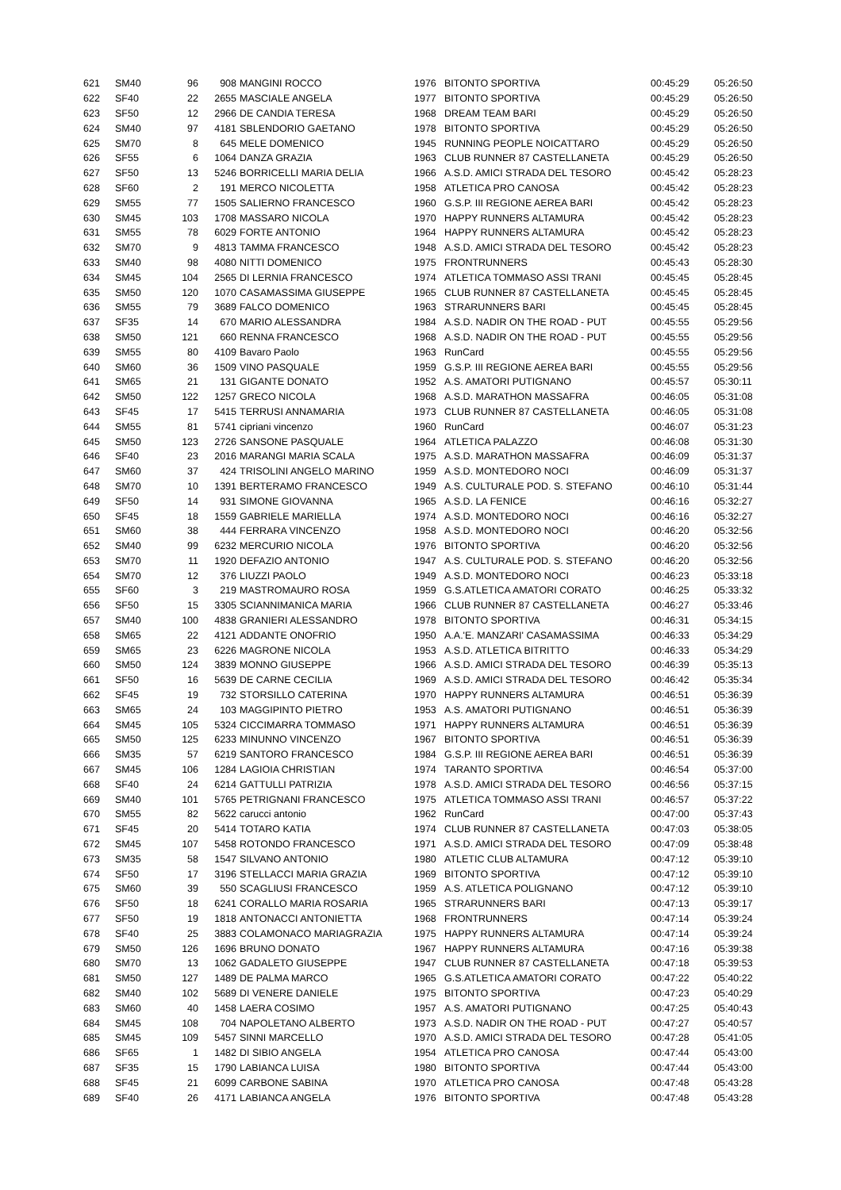| 621 | SM40 | 96 | 908 | MANGINI ROCCO | 1976 | BITONTO SPORTIVA | 00:45:29 | 05:26:50 |
| 622 | SF40 | 22 | 2655 | MASCIALE ANGELA | 1977 | BITONTO SPORTIVA | 00:45:29 | 05:26:50 |
| 623 | SF50 | 12 | 2966 | DE CANDIA TERESA | 1968 | DREAM TEAM BARI | 00:45:29 | 05:26:50 |
| 624 | SM40 | 97 | 4181 | SBLENDORIO GAETANO | 1978 | BITONTO SPORTIVA | 00:45:29 | 05:26:50 |
| 625 | SM70 | 8 | 645 | MELE DOMENICO | 1945 | RUNNING PEOPLE NOICATTARO | 00:45:29 | 05:26:50 |
| 626 | SF55 | 6 | 1064 | DANZA GRAZIA | 1963 | CLUB RUNNER 87 CASTELLANETA | 00:45:29 | 05:26:50 |
| 627 | SF50 | 13 | 5246 | BORRICELLI MARIA DELIA | 1966 | A.S.D. AMICI STRADA DEL TESORO | 00:45:42 | 05:28:23 |
| 628 | SF60 | 2 | 191 | MERCO NICOLETTA | 1958 | ATLETICA PRO CANOSA | 00:45:42 | 05:28:23 |
| 629 | SM55 | 77 | 1505 | SALIERNO FRANCESCO | 1960 | G.S.P. III REGIONE AEREA BARI | 00:45:42 | 05:28:23 |
| 630 | SM45 | 103 | 1708 | MASSARO NICOLA | 1970 | HAPPY RUNNERS ALTAMURA | 00:45:42 | 05:28:23 |
| 631 | SM55 | 78 | 6029 | FORTE ANTONIO | 1964 | HAPPY RUNNERS ALTAMURA | 00:45:42 | 05:28:23 |
| 632 | SM70 | 9 | 4813 | TAMMA FRANCESCO | 1948 | A.S.D. AMICI STRADA DEL TESORO | 00:45:42 | 05:28:23 |
| 633 | SM40 | 98 | 4080 | NITTI DOMENICO | 1975 | FRONTRUNNERS | 00:45:43 | 05:28:30 |
| 634 | SM45 | 104 | 2565 | DI LERNIA FRANCESCO | 1974 | ATLETICA TOMMASO ASSI TRANI | 00:45:45 | 05:28:45 |
| 635 | SM50 | 120 | 1070 | CASAMASSIMA GIUSEPPE | 1965 | CLUB RUNNER 87 CASTELLANETA | 00:45:45 | 05:28:45 |
| 636 | SM55 | 79 | 3689 | FALCO DOMENICO | 1963 | STRARUNNERS BARI | 00:45:45 | 05:28:45 |
| 637 | SF35 | 14 | 670 | MARIO ALESSANDRA | 1984 | A.S.D. NADIR ON THE ROAD - PUT | 00:45:55 | 05:29:56 |
| 638 | SM50 | 121 | 660 | RENNA FRANCESCO | 1968 | A.S.D. NADIR ON THE ROAD - PUT | 00:45:55 | 05:29:56 |
| 639 | SM55 | 80 | 4109 | Bavaro Paolo | 1963 | RunCard | 00:45:55 | 05:29:56 |
| 640 | SM60 | 36 | 1509 | VINO PASQUALE | 1959 | G.S.P. III REGIONE AEREA BARI | 00:45:55 | 05:29:56 |
| 641 | SM65 | 21 | 131 | GIGANTE DONATO | 1952 | A.S. AMATORI PUTIGNANO | 00:45:57 | 05:30:11 |
| 642 | SM50 | 122 | 1257 | GRECO NICOLA | 1968 | A.S.D. MARATHON MASSAFRA | 00:46:05 | 05:31:08 |
| 643 | SF45 | 17 | 5415 | TERRUSI ANNAMARIA | 1973 | CLUB RUNNER 87 CASTELLANETA | 00:46:05 | 05:31:08 |
| 644 | SM55 | 81 | 5741 | cipriani vincenzo | 1960 | RunCard | 00:46:07 | 05:31:23 |
| 645 | SM50 | 123 | 2726 | SANSONE PASQUALE | 1964 | ATLETICA PALAZZO | 00:46:08 | 05:31:30 |
| 646 | SF40 | 23 | 2016 | MARANGI MARIA SCALA | 1975 | A.S.D. MARATHON MASSAFRA | 00:46:09 | 05:31:37 |
| 647 | SM60 | 37 | 424 | TRISOLINI ANGELO MARINO | 1959 | A.S.D. MONTEDORO NOCI | 00:46:09 | 05:31:37 |
| 648 | SM70 | 10 | 1391 | BERTERAMO FRANCESCO | 1949 | A.S. CULTURALE POD. S. STEFANO | 00:46:10 | 05:31:44 |
| 649 | SF50 | 14 | 931 | SIMONE GIOVANNA | 1965 | A.S.D. LA FENICE | 00:46:16 | 05:32:27 |
| 650 | SF45 | 18 | 1559 | GABRIELE MARIELLA | 1974 | A.S.D. MONTEDORO NOCI | 00:46:16 | 05:32:27 |
| 651 | SM60 | 38 | 444 | FERRARA VINCENZO | 1958 | A.S.D. MONTEDORO NOCI | 00:46:20 | 05:32:56 |
| 652 | SM40 | 99 | 6232 | MERCURIO NICOLA | 1976 | BITONTO SPORTIVA | 00:46:20 | 05:32:56 |
| 653 | SM70 | 11 | 1920 | DEFAZIO ANTONIO | 1947 | A.S. CULTURALE POD. S. STEFANO | 00:46:20 | 05:32:56 |
| 654 | SM70 | 12 | 376 | LIUZZI PAOLO | 1949 | A.S.D. MONTEDORO NOCI | 00:46:23 | 05:33:18 |
| 655 | SF60 | 3 | 219 | MASTROMAURO ROSA | 1959 | G.S.ATLETICA AMATORI CORATO | 00:46:25 | 05:33:32 |
| 656 | SF50 | 15 | 3305 | SCIANNIMANICA MARIA | 1966 | CLUB RUNNER 87 CASTELLANETA | 00:46:27 | 05:33:46 |
| 657 | SM40 | 100 | 4838 | GRANIERI ALESSANDRO | 1978 | BITONTO SPORTIVA | 00:46:31 | 05:34:15 |
| 658 | SM65 | 22 | 4121 | ADDANTE ONOFRIO | 1950 | A.A.'E. MANZARI' CASAMASSIMA | 00:46:33 | 05:34:29 |
| 659 | SM65 | 23 | 6226 | MAGRONE NICOLA | 1953 | A.S.D. ATLETICA BITRITTO | 00:46:33 | 05:34:29 |
| 660 | SM50 | 124 | 3839 | MONNO GIUSEPPE | 1966 | A.S.D. AMICI STRADA DEL TESORO | 00:46:39 | 05:35:13 |
| 661 | SF50 | 16 | 5639 | DE CARNE CECILIA | 1969 | A.S.D. AMICI STRADA DEL TESORO | 00:46:42 | 05:35:34 |
| 662 | SF45 | 19 | 732 | STORSILLO CATERINA | 1970 | HAPPY RUNNERS ALTAMURA | 00:46:51 | 05:36:39 |
| 663 | SM65 | 24 | 103 | MAGGIPINTO PIETRO | 1953 | A.S. AMATORI PUTIGNANO | 00:46:51 | 05:36:39 |
| 664 | SM45 | 105 | 5324 | CICCIMARRA TOMMASO | 1971 | HAPPY RUNNERS ALTAMURA | 00:46:51 | 05:36:39 |
| 665 | SM50 | 125 | 6233 | MINUNNO VINCENZO | 1967 | BITONTO SPORTIVA | 00:46:51 | 05:36:39 |
| 666 | SM35 | 57 | 6219 | SANTORO FRANCESCO | 1984 | G.S.P. III REGIONE AEREA BARI | 00:46:51 | 05:36:39 |
| 667 | SM45 | 106 | 1284 | LAGIOIA CHRISTIAN | 1974 | TARANTO SPORTIVA | 00:46:54 | 05:37:00 |
| 668 | SF40 | 24 | 6214 | GATTULLI PATRIZIA | 1978 | A.S.D. AMICI STRADA DEL TESORO | 00:46:56 | 05:37:15 |
| 669 | SM40 | 101 | 5765 | PETRIGNANI FRANCESCO | 1975 | ATLETICA TOMMASO ASSI TRANI | 00:46:57 | 05:37:22 |
| 670 | SM55 | 82 | 5622 | carucci antonio | 1962 | RunCard | 00:47:00 | 05:37:43 |
| 671 | SF45 | 20 | 5414 | TOTARO KATIA | 1974 | CLUB RUNNER 87 CASTELLANETA | 00:47:03 | 05:38:05 |
| 672 | SM45 | 107 | 5458 | ROTONDO FRANCESCO | 1971 | A.S.D. AMICI STRADA DEL TESORO | 00:47:09 | 05:38:48 |
| 673 | SM35 | 58 | 1547 | SILVANO ANTONIO | 1980 | ATLETIC CLUB ALTAMURA | 00:47:12 | 05:39:10 |
| 674 | SF50 | 17 | 3196 | STELLACCI MARIA GRAZIA | 1969 | BITONTO SPORTIVA | 00:47:12 | 05:39:10 |
| 675 | SM60 | 39 | 550 | SCAGLIUSI FRANCESCO | 1959 | A.S. ATLETICA POLIGNANO | 00:47:12 | 05:39:10 |
| 676 | SF50 | 18 | 6241 | CORALLO MARIA ROSARIA | 1965 | STRARUNNERS BARI | 00:47:13 | 05:39:17 |
| 677 | SF50 | 19 | 1818 | ANTONACCI ANTONIETTA | 1968 | FRONTRUNNERS | 00:47:14 | 05:39:24 |
| 678 | SF40 | 25 | 3883 | COLAMONACO MARIAGRAZIA | 1975 | HAPPY RUNNERS ALTAMURA | 00:47:14 | 05:39:24 |
| 679 | SM50 | 126 | 1696 | BRUNO DONATO | 1967 | HAPPY RUNNERS ALTAMURA | 00:47:16 | 05:39:38 |
| 680 | SM70 | 13 | 1062 | GADALETO GIUSEPPE | 1947 | CLUB RUNNER 87 CASTELLANETA | 00:47:18 | 05:39:53 |
| 681 | SM50 | 127 | 1489 | DE PALMA MARCO | 1965 | G.S.ATLETICA AMATORI CORATO | 00:47:22 | 05:40:22 |
| 682 | SM40 | 102 | 5689 | DI VENERE DANIELE | 1975 | BITONTO SPORTIVA | 00:47:23 | 05:40:29 |
| 683 | SM60 | 40 | 1458 | LAERA COSIMO | 1957 | A.S. AMATORI PUTIGNANO | 00:47:25 | 05:40:43 |
| 684 | SM45 | 108 | 704 | NAPOLETANO ALBERTO | 1973 | A.S.D. NADIR ON THE ROAD - PUT | 00:47:27 | 05:40:57 |
| 685 | SM45 | 109 | 5457 | SINNI MARCELLO | 1970 | A.S.D. AMICI STRADA DEL TESORO | 00:47:28 | 05:41:05 |
| 686 | SF65 | 1 | 1482 | DI SIBIO ANGELA | 1954 | ATLETICA PRO CANOSA | 00:47:44 | 05:43:00 |
| 687 | SF35 | 15 | 1790 | LABIANCA LUISA | 1980 | BITONTO SPORTIVA | 00:47:44 | 05:43:00 |
| 688 | SF45 | 21 | 6099 | CARBONE SABINA | 1970 | ATLETICA PRO CANOSA | 00:47:48 | 05:43:28 |
| 689 | SF40 | 26 | 4171 | LABIANCA ANGELA | 1976 | BITONTO SPORTIVA | 00:47:48 | 05:43:28 |